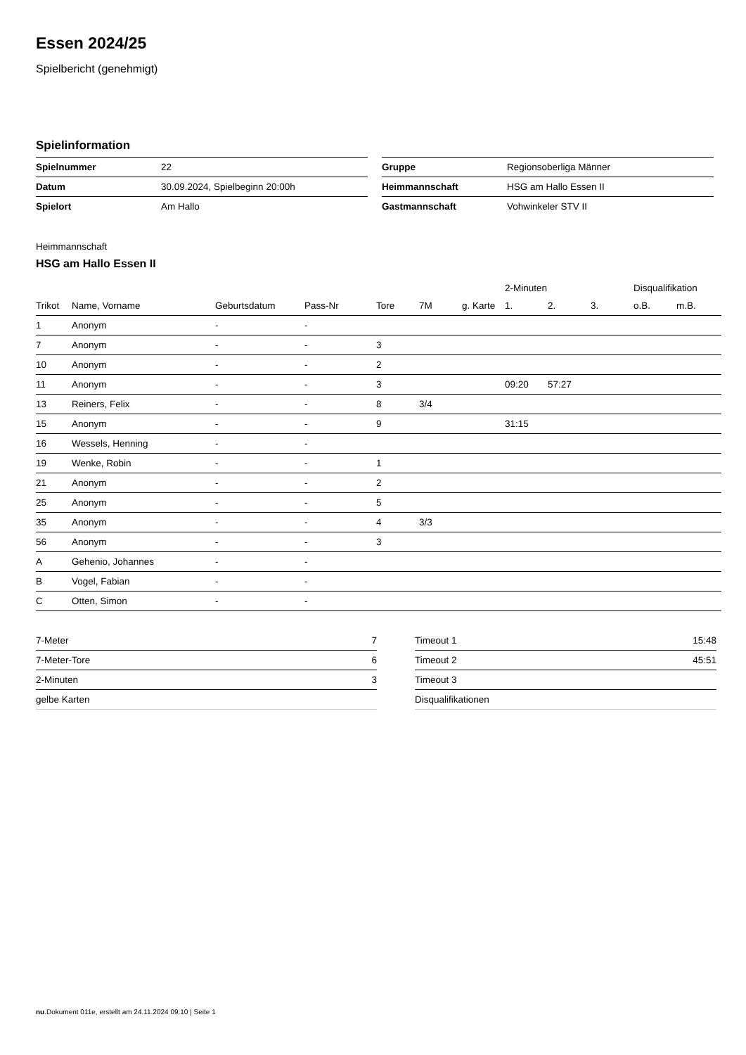Essen 2024/25
Spielbericht (genehmigt)
Spielinformation
| Spielnummer | 22 |
| Datum | 30.09.2024, Spielbeginn 20:00h |
| Spielort | Am Hallo |
| Gruppe | Regionsoberliga Männer |
| Heimmannschaft | HSG am Hallo Essen II |
| Gastmannschaft | Vohwinkeler STV II |
Heimmannschaft
HSG am Hallo Essen II
| | | | | | | | 2-Minuten | | | Disqualifikation | |
| --- | --- | --- | --- | --- | --- | --- | --- | --- | --- | --- | --- |
| Trikot | Name, Vorname | Geburtsdatum | Pass-Nr | Tore | 7M | g. Karte | 1. | 2. | 3. | o.B. | m.B. |
| 1 | Anonym | - | - | | | | | | | | |
| 7 | Anonym | - | - | 3 | | | | | | | |
| 10 | Anonym | - | - | 2 | | | | | | | |
| 11 | Anonym | - | - | 3 | | | 09:20 | 57:27 | | | |
| 13 | Reiners, Felix | - | - | 8 | 3/4 | | | | | | |
| 15 | Anonym | - | - | 9 | | | 31:15 | | | | |
| 16 | Wessels, Henning | - | - | | | | | | | | |
| 19 | Wenke, Robin | - | - | 1 | | | | | | | |
| 21 | Anonym | - | - | 2 | | | | | | | |
| 25 | Anonym | - | - | 5 | | | | | | | |
| 35 | Anonym | - | - | 4 | 3/3 | | | | | | |
| 56 | Anonym | - | - | 3 | | | | | | | |
| A | Gehenio, Johannes | - | - | | | | | | | | |
| B | Vogel, Fabian | - | - | | | | | | | | |
| C | Otten, Simon | - | - | | | | | | | | |
| 7-Meter | 7 |
| 7-Meter-Tore | 6 |
| 2-Minuten | 3 |
| gelbe Karten | |
| Timeout 1 | 15:48 |
| Timeout 2 | 45:51 |
| Timeout 3 | |
| Disqualifikationen | |
nu.Dokument 011e, erstellt am 24.11.2024 09:10 | Seite 1